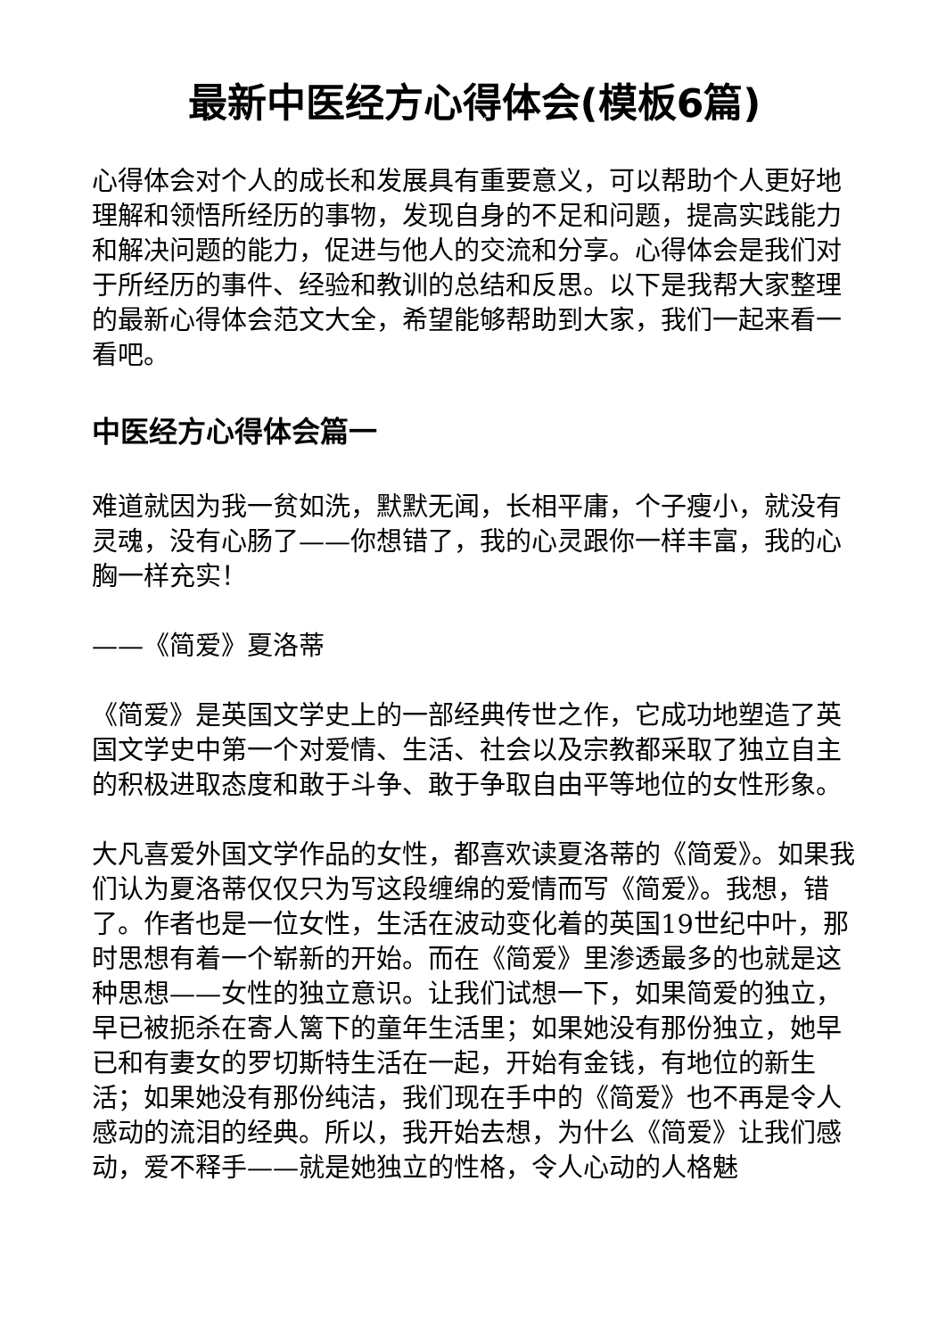最新中医经方心得体会(模板6篇)
心得体会对个人的成长和发展具有重要意义，可以帮助个人更好地理解和领悟所经历的事物，发现自身的不足和问题，提高实践能力和解决问题的能力，促进与他人的交流和分享。心得体会是我们对于所经历的事件、经验和教训的总结和反思。以下是我帮大家整理的最新心得体会范文大全，希望能够帮助到大家，我们一起来看一看吧。
中医经方心得体会篇一
难道就因为我一贫如洗，默默无闻，长相平庸，个子瘦小，就没有灵魂，没有心肠了——你想错了，我的心灵跟你一样丰富，我的心胸一样充实！
——《简爱》夏洛蒂
《简爱》是英国文学史上的一部经典传世之作，它成功地塑造了英国文学史中第一个对爱情、生活、社会以及宗教都采取了独立自主的积极进取态度和敢于斗争、敢于争取自由平等地位的女性形象。
大凡喜爱外国文学作品的女性，都喜欢读夏洛蒂的《简爱》。如果我们认为夏洛蒂仅仅只为写这段缠绵的爱情而写《简爱》。我想，错了。作者也是一位女性，生活在波动变化着的英国19世纪中叶，那时思想有着一个崭新的开始。而在《简爱》里渗透最多的也就是这种思想——女性的独立意识。让我们试想一下，如果简爱的独立，早已被扼杀在寄人篱下的童年生活里；如果她没有那份独立，她早已和有妻女的罗切斯特生活在一起，开始有金钱，有地位的新生活；如果她没有那份纯洁，我们现在手中的《简爱》也不再是令人感动的流泪的经典。所以，我开始去想，为什么《简爱》让我们感动，爱不释手——就是她独立的性格，令人心动的人格魅